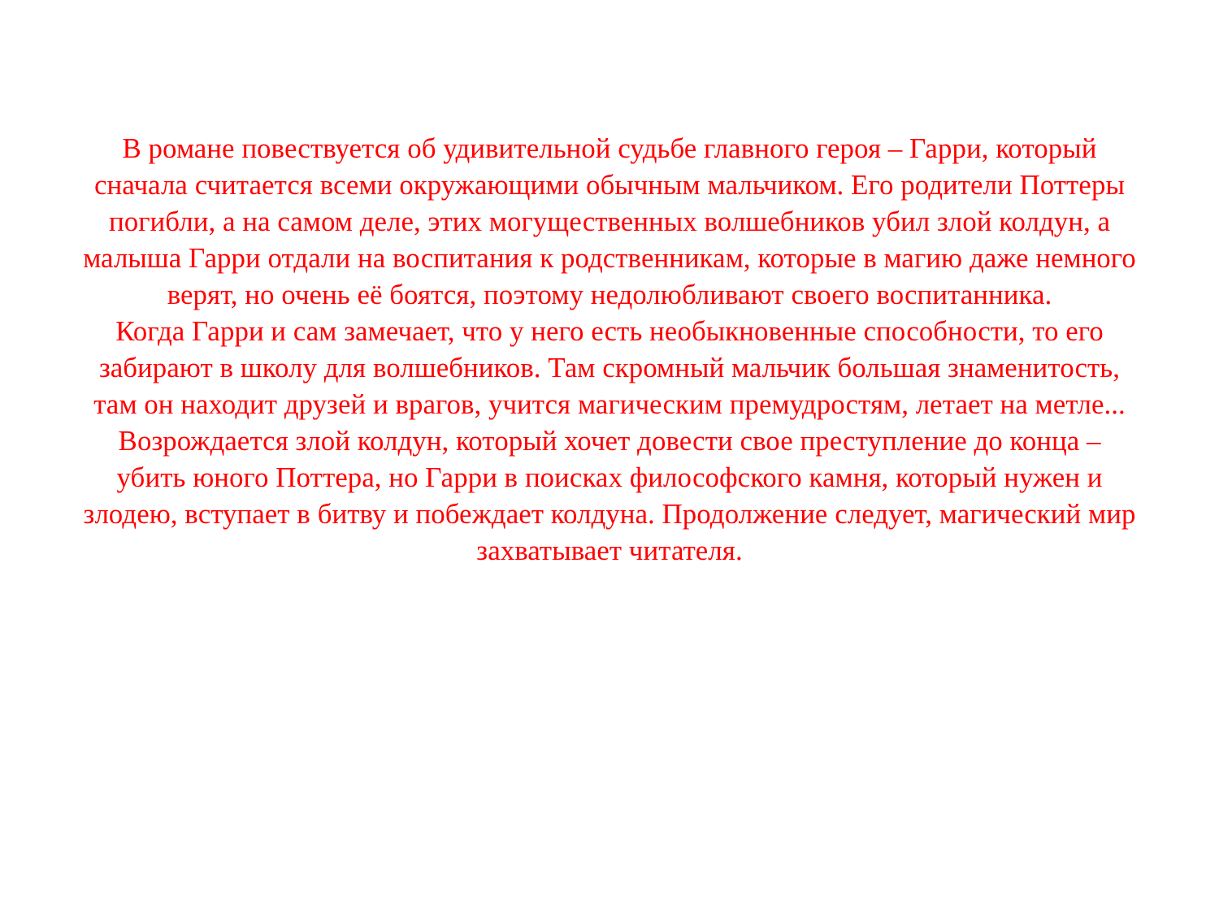В романе повествуется об удивительной судьбе главного героя – Гарри, который сначала считается всеми окружающими обычным мальчиком. Его родители Поттеры погибли, а на самом деле, этих могущественных волшебников убил злой колдун, а малыша Гарри отдали на воспитания к родственникам, которые в магию даже немного верят, но очень её боятся, поэтому недолюбливают своего воспитанника.
Когда Гарри и сам замечает, что у него есть необыкновенные способности, то его забирают в школу для волшебников. Там скромный мальчик большая знаменитость, там он находит друзей и врагов, учится магическим премудростям, летает на метле... Возрождается злой колдун, который хочет довести свое преступление до конца – убить юного Поттера, но Гарри в поисках философского камня, который нужен и злодею, вступает в битву и побеждает колдуна. Продолжение следует, магический мир захватывает читателя.